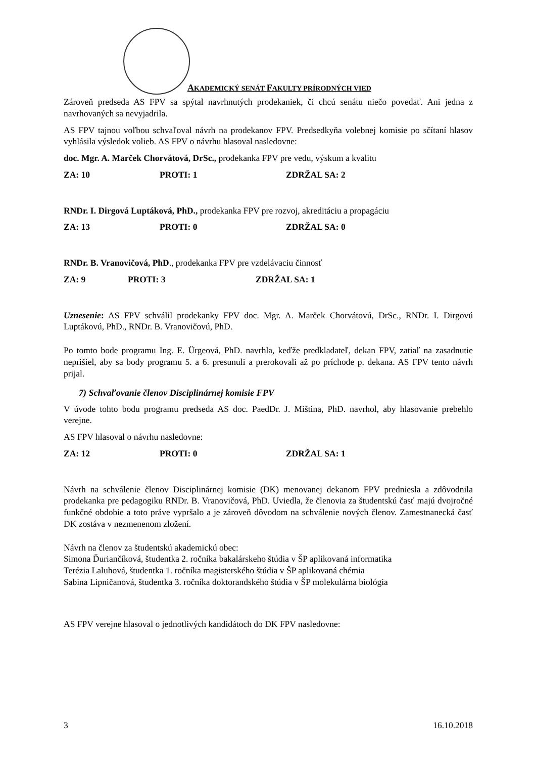AKADEMICKÝ SENÁT FAKULTY PRÍRODNÝCH VIED
Zároveň predseda AS FPV sa spýtal navrhnutých prodekaniek, či chcú senátu niečo povedať. Ani jedna z navrhovaných sa nevyjadrila.
AS FPV tajnou voľbou schvaľoval návrh na prodekanov FPV. Predsedkyňa volebnej komisie po sčítaní hlasov vyhlásila výsledok volieb. AS FPV o návrhu hlasoval nasledovne:
doc. Mgr. A. Marček Chorvátová, DrSc., prodekanka FPV pre vedu, výskum a kvalitu
ZA: 10 PROTI: 1 ZDRŽAL SA: 2
RNDr. I. Dirgová Luptáková, PhD., prodekanka FPV pre rozvoj, akreditáciu a propagáciu
ZA: 13 PROTI: 0 ZDRŽAL SA: 0
RNDr. B. Vranovičová, PhD., prodekanka FPV pre vzdelávaciu činnosť
ZA: 9 PROTI: 3 ZDRŽAL SA: 1
Uznesenie: AS FPV schválil prodekanky FPV doc. Mgr. A. Marček Chorvátovú, DrSc., RNDr. I. Dirgovú Luptákovú, PhD., RNDr. B. Vranovičovú, PhD.
Po tomto bode programu Ing. E. Ürgeová, PhD. navrhla, keďže predkladateľ, dekan FPV, zatiaľ na zasadnutie neprišiel, aby sa body programu 5. a 6. presunuli a prerokovali až po príchode p. dekana. AS FPV tento návrh prijal.
7) Schvaľovanie členov Disciplinárnej komisie FPV
V úvode tohto bodu programu predseda AS doc. PaedDr. J. Miština, PhD. navrhol, aby hlasovanie prebehlo verejne.
AS FPV hlasoval o návrhu nasledovne:
ZA: 12 PROTI: 0 ZDRŽAL SA: 1
Návrh na schválenie členov Disciplinárnej komisie (DK) menovanej dekanom FPV predniesla a zdôvodnila prodekanka pre pedagogiku RNDr. B. Vranovičová, PhD. Uviedla, že členovia za študentskú časť majú dvojročné funkčné obdobie a toto práve vypršalo a je zároveň dôvodom na schválenie nových členov. Zamestnanecká časť DK zostáva v nezmenenom zložení.
Návrh na členov za študentskú akademickú obec:
Simona Ďuriančíková, študentka 2. ročníka bakalárskeho štúdia v ŠP aplikovaná informatika
Terézia Laluhová, študentka 1. ročníka magisterského štúdia v ŠP aplikovaná chémia
Sabina Lipničanová, študentka 3. ročníka doktorandského štúdia v ŠP molekulárna biológia
AS FPV verejne hlasoval o jednotlivých kandidátoch do DK FPV nasledovne:
3 16.10.2018